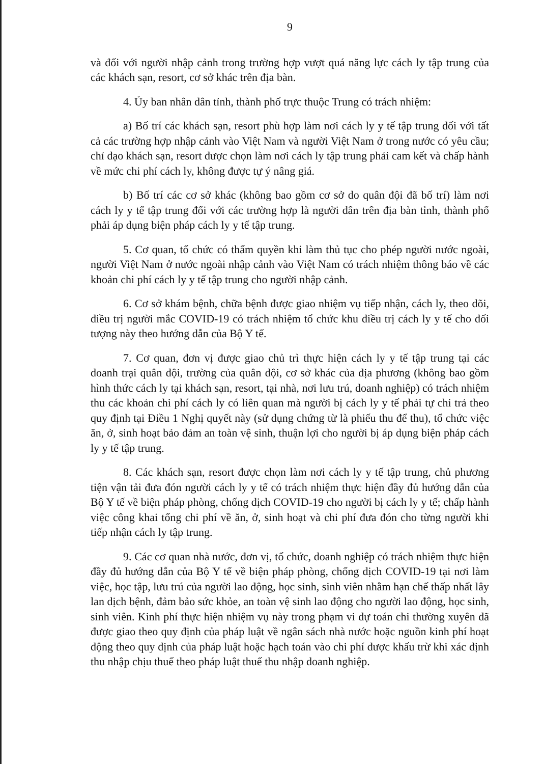9
và đối với người nhập cảnh trong trường hợp vượt quá năng lực cách ly tập trung của các khách sạn, resort, cơ sở khác trên địa bàn.
4. Ủy ban nhân dân tỉnh, thành phố trực thuộc Trung có trách nhiệm:
a) Bố trí các khách sạn, resort phù hợp làm nơi cách ly y tế tập trung đối với tất cả các trường hợp nhập cảnh vào Việt Nam và người Việt Nam ở trong nước có yêu cầu; chỉ đạo khách sạn, resort được chọn làm nơi cách ly tập trung phải cam kết và chấp hành về mức chi phí cách ly, không được tự ý nâng giá.
b) Bố trí các cơ sở khác (không bao gồm cơ sở do quân đội đã bố trí) làm nơi cách ly y tế tập trung đối với các trường hợp là người dân trên địa bàn tỉnh, thành phố phải áp dụng biện pháp cách ly y tế tập trung.
5. Cơ quan, tổ chức có thẩm quyền khi làm thủ tục cho phép người nước ngoài, người Việt Nam ở nước ngoài nhập cảnh vào Việt Nam có trách nhiệm thông báo về các khoản chi phí cách ly y tế tập trung cho người nhập cảnh.
6. Cơ sở khám bệnh, chữa bệnh được giao nhiệm vụ tiếp nhận, cách ly, theo dõi, điều trị người mắc COVID-19 có trách nhiệm tổ chức khu điều trị cách ly y tế cho đối tượng này theo hướng dẫn của Bộ Y tế.
7. Cơ quan, đơn vị được giao chủ trì thực hiện cách ly y tế tập trung tại các doanh trại quân đội, trường của quân đội, cơ sở khác của địa phương (không bao gồm hình thức cách ly tại khách sạn, resort, tại nhà, nơi lưu trú, doanh nghiệp) có trách nhiệm thu các khoản chi phí cách ly có liên quan mà người bị cách ly y tế phải tự chi trả theo quy định tại Điều 1 Nghị quyết này (sử dụng chứng từ là phiếu thu để thu), tổ chức việc ăn, ở, sinh hoạt bảo đảm an toàn vệ sinh, thuận lợi cho người bị áp dụng biện pháp cách ly y tế tập trung.
8. Các khách sạn, resort được chọn làm nơi cách ly y tế tập trung, chủ phương tiện vận tải đưa đón người cách ly y tế có trách nhiệm thực hiện đầy đủ hướng dẫn của Bộ Y tế về biện pháp phòng, chống dịch COVID-19 cho người bị cách ly y tế; chấp hành việc công khai tổng chi phí về ăn, ở, sinh hoạt và chi phí đưa đón cho từng người khi tiếp nhận cách ly tập trung.
9. Các cơ quan nhà nước, đơn vị, tổ chức, doanh nghiệp có trách nhiệm thực hiện đầy đủ hướng dẫn của Bộ Y tế về biện pháp phòng, chống dịch COVID-19 tại nơi làm việc, học tập, lưu trú của người lao động, học sinh, sinh viên nhằm hạn chế thấp nhất lây lan dịch bệnh, đảm bảo sức khỏe, an toàn vệ sinh lao động cho người lao động, học sinh, sinh viên. Kinh phí thực hiện nhiệm vụ này trong phạm vi dự toán chi thường xuyên đã được giao theo quy định của pháp luật về ngân sách nhà nước hoặc nguồn kinh phí hoạt động theo quy định của pháp luật hoặc hạch toán vào chi phí được khấu trừ khi xác định thu nhập chịu thuế theo pháp luật thuế thu nhập doanh nghiệp.